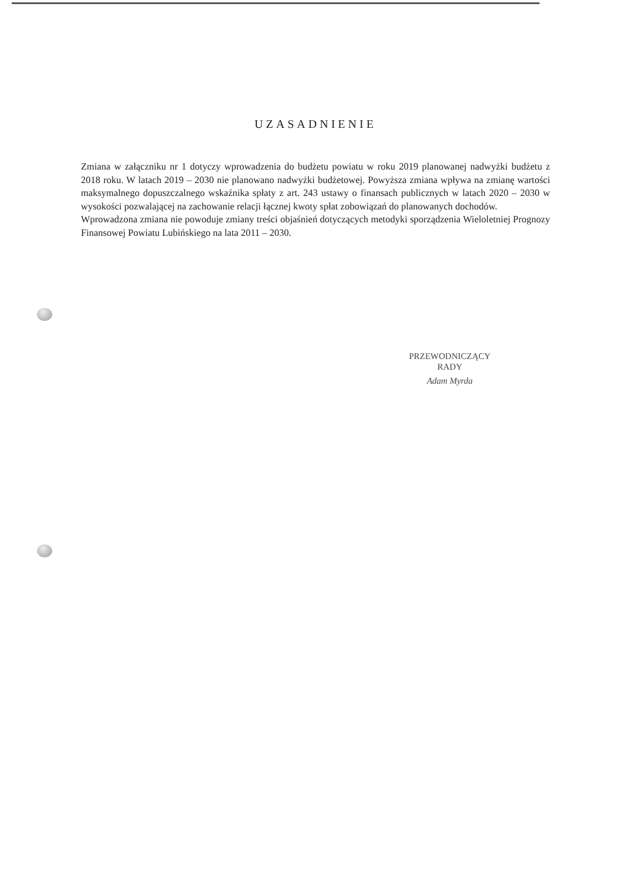UZASADNIENIE
Zmiana w załączniku nr 1 dotyczy wprowadzenia do budżetu powiatu w roku 2019 planowanej nadwyżki budżetu z 2018 roku. W latach 2019 – 2030 nie planowano nadwyżki budżetowej. Powyższa zmiana wpływa na zmianę wartości maksymalnego dopuszczalnego wskaźnika spłaty z art. 243 ustawy o finansach publicznych w latach 2020 – 2030 w wysokości pozwalającej na zachowanie relacji łącznej kwoty spłat zobowiązań do planowanych dochodów.
Wprowadzona zmiana nie powoduje zmiany treści objaśnień dotyczących metodyki sporządzenia Wieloletniej Prognozy Finansowej Powiatu Lubińskiego na lata 2011 – 2030.
PRZEWODNICZĄCY
RADY
Adam Myrda